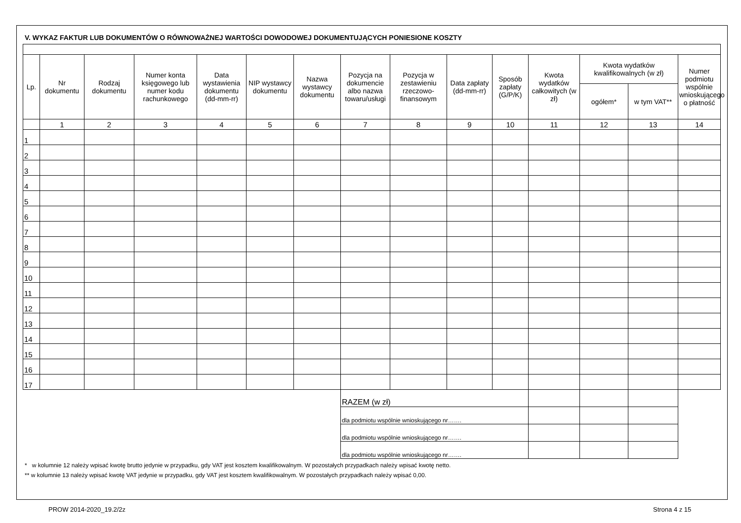V. WYKAZ FAKTUR LUB DOKUMENTÓW O RÓWNOWAŻNEJ WARTOŚCI DOWODOWEJ DOKUMENTUJĄCYCH PONIESIONE KOSZTY
| Lp. | Nr dokumentu | Rodzaj dokumentu | Numer konta księgowego lub numer kodu rachunkowego | Data wystawienia dokumentu (dd-mm-rr) | NIP wystawcy dokumentu | Nazwa wystawcy dokumentu | Pozycja na dokumencie albo nazwa towaru/usługi | Pozycja w zestawieniu rzeczowo-finansowym | Data zapłaty (dd-mm-rr) | Sposób zapłaty (G/P/K) | Kwota wydatków całkowitych (w zł) | Kwota wydatków kwalifikowalnych (w zł) | | Numer podmiotu wspólnie wnioskującego o płatność |
| --- | --- | --- | --- | --- | --- | --- | --- | --- | --- | --- | --- | --- | --- | --- |
| | | | | | | | | | | | | ogółem* | w tym VAT** | |
| | 1 | 2 | 3 | 4 | 5 | 6 | 7 | 8 | 9 | 10 | 11 | 12 | 13 | 14 |
| 1 | | | | | | | | | | | | | | |
| 2 | | | | | | | | | | | | | | |
| 3 | | | | | | | | | | | | | | |
| 4 | | | | | | | | | | | | | | |
| 5 | | | | | | | | | | | | | | |
| 6 | | | | | | | | | | | | | | |
| 7 | | | | | | | | | | | | | | |
| 8 | | | | | | | | | | | | | | |
| 9 | | | | | | | | | | | | | | |
| 10 | | | | | | | | | | | | | | |
| 11 | | | | | | | | | | | | | | |
| 12 | | | | | | | | | | | | | | |
| 13 | | | | | | | | | | | | | | |
| 14 | | | | | | | | | | | | | | |
| 15 | | | | | | | | | | | | | | |
| 16 | | | | | | | | | | | | | | |
| 17 | | | | | | | | | | | | | | |
| | | | | | | | RAZEM (w zł) | | | | | | | |
| | | | | | | | dla podmiotu wspólnie wnioskującego nr……. | | | | | | | |
| | | | | | | | dla podmiotu wspólnie wnioskującego nr……. | | | | | | | |
| | | | | | | | dla podmiotu wspólnie wnioskującego nr……. | | | | | | | |
* w kolumnie 12 należy wpisać kwotę brutto jedynie w przypadku, gdy VAT jest kosztem kwalifikowalnym. W pozostałych przypadkach należy wpisać kwotę netto.
** w kolumnie 13 należy wpisać kwotę VAT jedynie w przypadku, gdy VAT jest kosztem kwalifikowalnym. W pozostałych przypadkach należy wpisać 0,00.
PROW 2014-2020_19.2/2z Strona 4 z 15